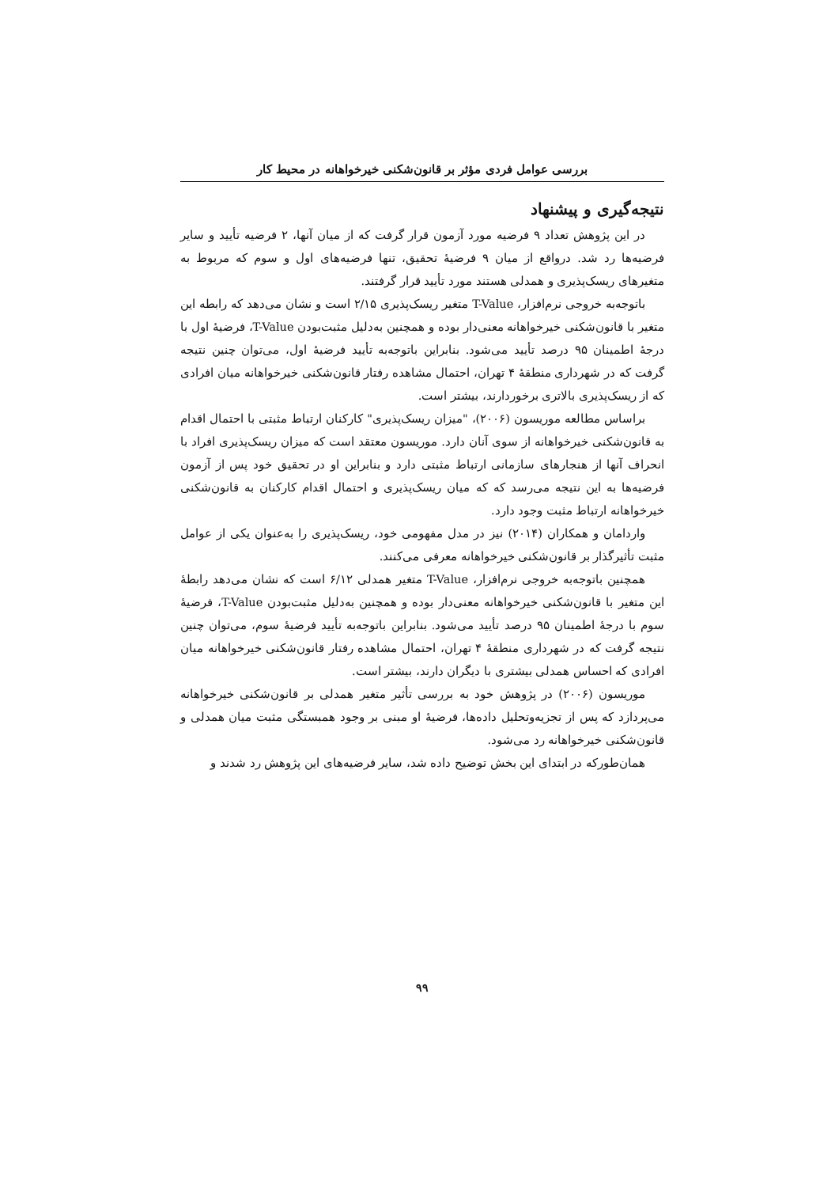بررسی عوامل فردی مؤثر بر قانون‌شکنی خیرخواهانه در محیط کار
نتیجه‌گیری و پیشنهاد
در این پژوهش تعداد ۹ فرضیه مورد آزمون قرار گرفت که از میان آنها، ۲ فرضیه تأیید و سایر فرضیه‌ها رد شد. درواقع از میان ۹ فرضیهٔ تحقیق، تنها فرضیه‌های اول و سوم که مربوط به متغیرهای ریسک‌پذیری و همدلی هستند مورد تأیید قرار گرفتند.
باتوجه‌به خروجی نرم‌افزار، T-Value متغیر ریسک‌پذیری ۲/۱۵ است و نشان می‌دهد که رابطه این متغیر با قانون‌شکنی خیرخواهانه معنی‌دار بوده و همچنین به‌دلیل مثبت‌بودن T-Value، فرضیهٔ اول با درجهٔ اطمینان ۹۵ درصد تأیید می‌شود. بنابراین باتوجه‌به تأیید فرضیهٔ اول، می‌توان چنین نتیجه گرفت که در شهرداری منطقهٔ ۴ تهران، احتمال مشاهده رفتار قانون‌شکنی خیرخواهانه میان افرادی که از ریسک‌پذیری بالاتری برخوردارند، بیشتر است.
براساس مطالعه موریسون (۲۰۰۶)، "میزان ریسک‌پذیری" کارکنان ارتباط مثبتی با احتمال اقدام به قانون‌شکنی خیرخواهانه از سوی آنان دارد. موریسون معتقد است که میزان ریسک‌پذیری افراد با انحراف آنها از هنجارهای سازمانی ارتباط مثبتی دارد و بنابراین او در تحقیق خود پس از آزمون فرضیه‌ها به این نتیجه می‌رسد که که میان ریسک‌پذیری و احتمال اقدام کارکنان به قانون‌شکنی خیرخواهانه ارتباط مثبت وجود دارد.
واردامان و همکاران (۲۰۱۴) نیز در مدل مفهومی خود، ریسک‌پذیری را به‌عنوان یکی از عوامل مثبت تأثیرگذار بر قانون‌شکنی خیرخواهانه معرفی می‌کنند.
همچنین باتوجه‌به خروجی نرم‌افزار، T-Value متغیر همدلی ۶/۱۲ است که نشان می‌دهد رابطهٔ این متغیر با قانون‌شکنی خیرخواهانه معنی‌دار بوده و همچنین به‌دلیل مثبت‌بودن T-Value، فرضیهٔ سوم با درجهٔ اطمینان ۹۵ درصد تأیید می‌شود. بنابراین باتوجه‌به تأیید فرضیهٔ سوم، می‌توان چنین نتیجه گرفت که در شهرداری منطقهٔ ۴ تهران، احتمال مشاهده رفتار قانون‌شکنی خیرخواهانه میان افرادی که احساس همدلی بیشتری با دیگران دارند، بیشتر است.
موریسون (۲۰۰۶) در پژوهش خود به بررسی تأثیر متغیر همدلی بر قانون‌شکنی خیرخواهانه می‌پردازد که پس از تجزیه‌وتحلیل داده‌ها، فرضیهٔ او مبنی بر وجود همبستگی مثبت میان همدلی و قانون‌شکنی خیرخواهانه رد می‌شود.
همان‌طورکه در ابتدای این بخش توضیح داده شد، سایر فرضیه‌های این پژوهش رد شدند و
۹۹